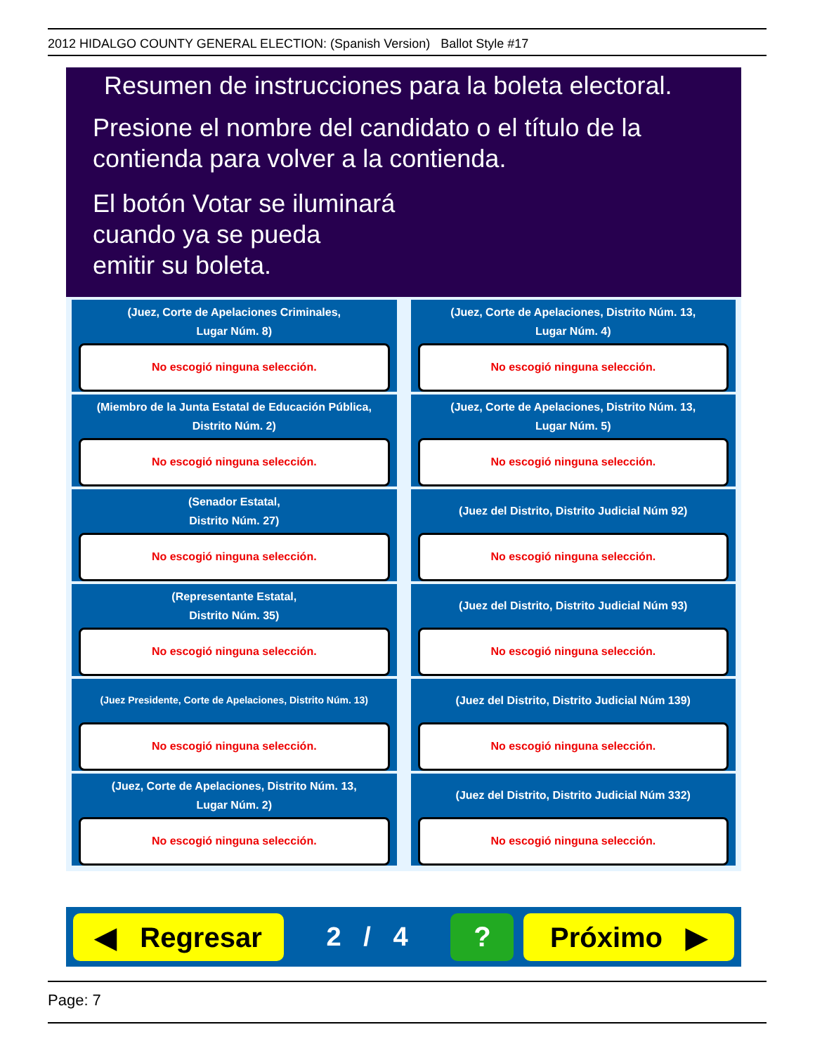2012 HIDALGO COUNTY GENERAL ELECTION: (Spanish Version) Ballot Style #17
Resumen de instrucciones para la boleta electoral.
Presione el nombre del candidato o el título de la
contienda para volver a la contienda.
El botón Votar se iluminará
cuando ya se pueda
emitir su boleta.
(Juez, Corte de Apelaciones Criminales,
Lugar Núm. 8)
No escogió ninguna selección.
(Juez, Corte de Apelaciones, Distrito Núm. 13,
Lugar Núm. 4)
No escogió ninguna selección.
(Miembro de la Junta Estatal de Educación Pública,
Distrito Núm. 2)
No escogió ninguna selección.
(Juez, Corte de Apelaciones, Distrito Núm. 13,
Lugar Núm. 5)
No escogió ninguna selección.
(Senador Estatal,
Distrito Núm. 27)
No escogió ninguna selección.
(Juez del Distrito, Distrito Judicial Núm 92)
No escogió ninguna selección.
(Representante Estatal,
Distrito Núm. 35)
No escogió ninguna selección.
(Juez del Distrito, Distrito Judicial Núm 93)
No escogió ninguna selección.
(Juez Presidente, Corte de Apelaciones, Distrito Núm. 13)
No escogió ninguna selección.
(Juez del Distrito, Distrito Judicial Núm 139)
No escogió ninguna selección.
(Juez, Corte de Apelaciones, Distrito Núm. 13,
Lugar Núm. 2)
No escogió ninguna selección.
(Juez del Distrito, Distrito Judicial Núm 332)
No escogió ninguna selección.
◀ Regresar
2 / 4
? Próximo ▶
Page: 7